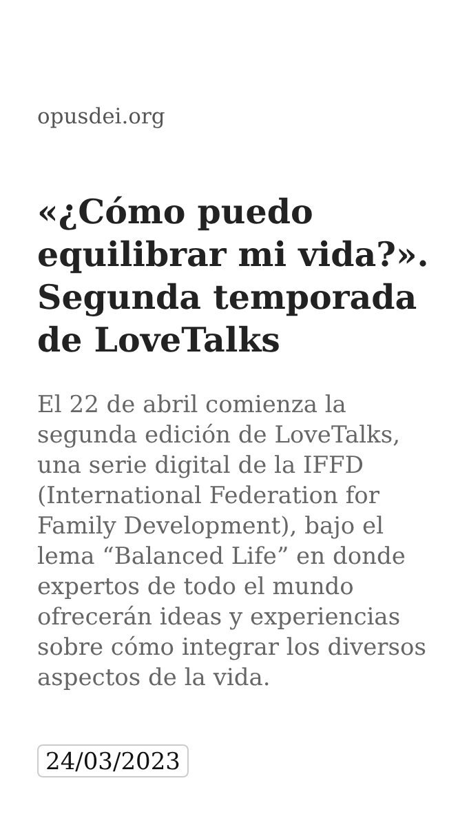opusdei.org
«¿Cómo puedo equilibrar mi vida?». Segunda temporada de LoveTalks
El 22 de abril comienza la segunda edición de LoveTalks, una serie digital de la IFFD (International Federation for Family Development), bajo el lema “Balanced Life” en donde expertos de todo el mundo ofrecerán ideas y experiencias sobre cómo integrar los diversos aspectos de la vida.
24/03/2023